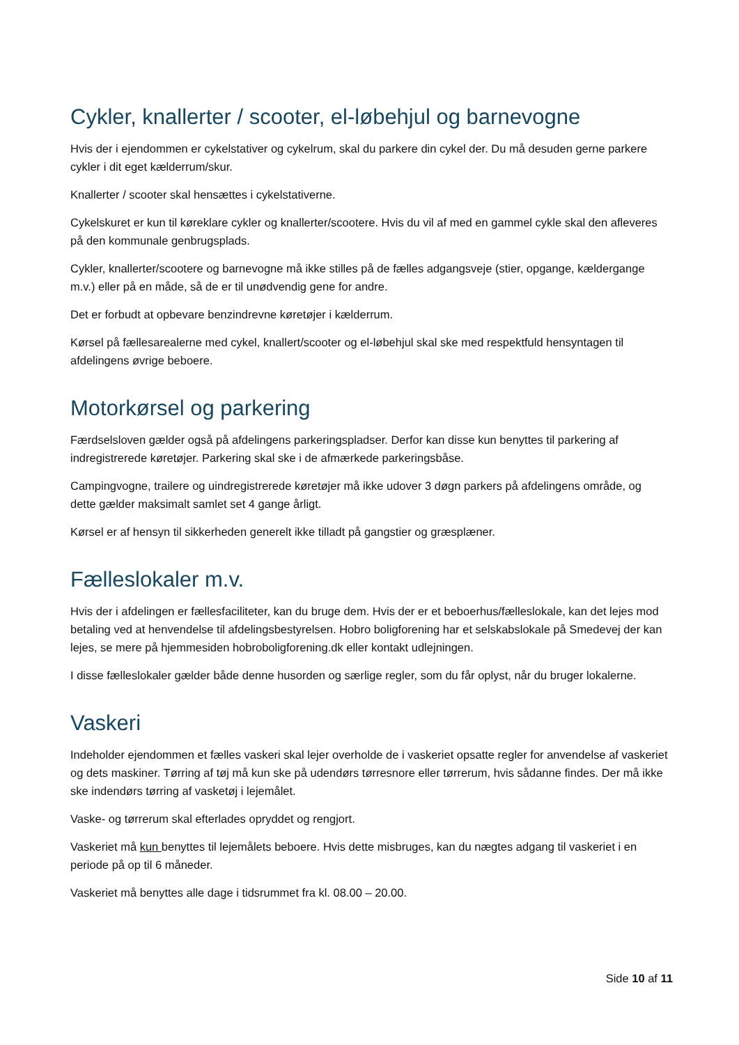Cykler, knallerter / scooter, el-løbehjul og barnevogne
Hvis der i ejendommen er cykelstativer og cykelrum, skal du parkere din cykel der. Du må desuden gerne parkere cykler i dit eget kælderrum/skur.
Knallerter / scooter skal hensættes i cykelstativerne.
Cykelskuret er kun til køreklare cykler og knallerter/scootere. Hvis du vil af med en gammel cykle skal den afleveres på den kommunale genbrugsplads.
Cykler, knallerter/scootere og barnevogne må ikke stilles på de fælles adgangsveje (stier, opgange, kældergange m.v.) eller på en måde, så de er til unødvendig gene for andre.
Det er forbudt at opbevare benzindrevne køretøjer i kælderrum.
Kørsel på fællesarealerne med cykel, knallert/scooter og el-løbehjul skal ske med respektfuld hensyntagen til afdelingens øvrige beboere.
Motorkørsel og parkering
Færdselsloven gælder også på afdelingens parkeringspladser. Derfor kan disse kun benyttes til parkering af indregistrerede køretøjer. Parkering skal ske i de afmærkede parkeringsbåse.
Campingvogne, trailere og uindregistrerede køretøjer må ikke udover 3 døgn parkers på afdelingens område, og dette gælder maksimalt samlet set 4 gange årligt.
Kørsel er af hensyn til sikkerheden generelt ikke tilladt på gangstier og græsplæner.
Fælleslokaler m.v.
Hvis der i afdelingen er fællesfaciliteter, kan du bruge dem. Hvis der er et beboerhus/fælleslokale, kan det lejes mod betaling ved at henvendelse til afdelingsbestyrelsen. Hobro boligforening har et selskabslokale på Smedevej der kan lejes, se mere på hjemmesiden hobroboligforening.dk eller kontakt udlejningen.
I disse fælleslokaler gælder både denne husorden og særlige regler, som du får oplyst, når du bruger lokalerne.
Vaskeri
Indeholder ejendommen et fælles vaskeri skal lejer overholde de i vaskeriet opsatte regler for anvendelse af vaskeriet og dets maskiner. Tørring af tøj må kun ske på udendørs tørresnore eller tørrerum, hvis sådanne findes. Der må ikke ske indendørs tørring af vasketøj i lejemålet.
Vaske- og tørrerum skal efterlades opryddet og rengjort.
Vaskeriet må kun benyttes til lejemålets beboere. Hvis dette misbruges, kan du nægtes adgang til vaskeriet i en periode på op til 6 måneder.
Vaskeriet må benyttes alle dage i tidsrummet fra kl. 08.00 – 20.00.
Side 10 af 11